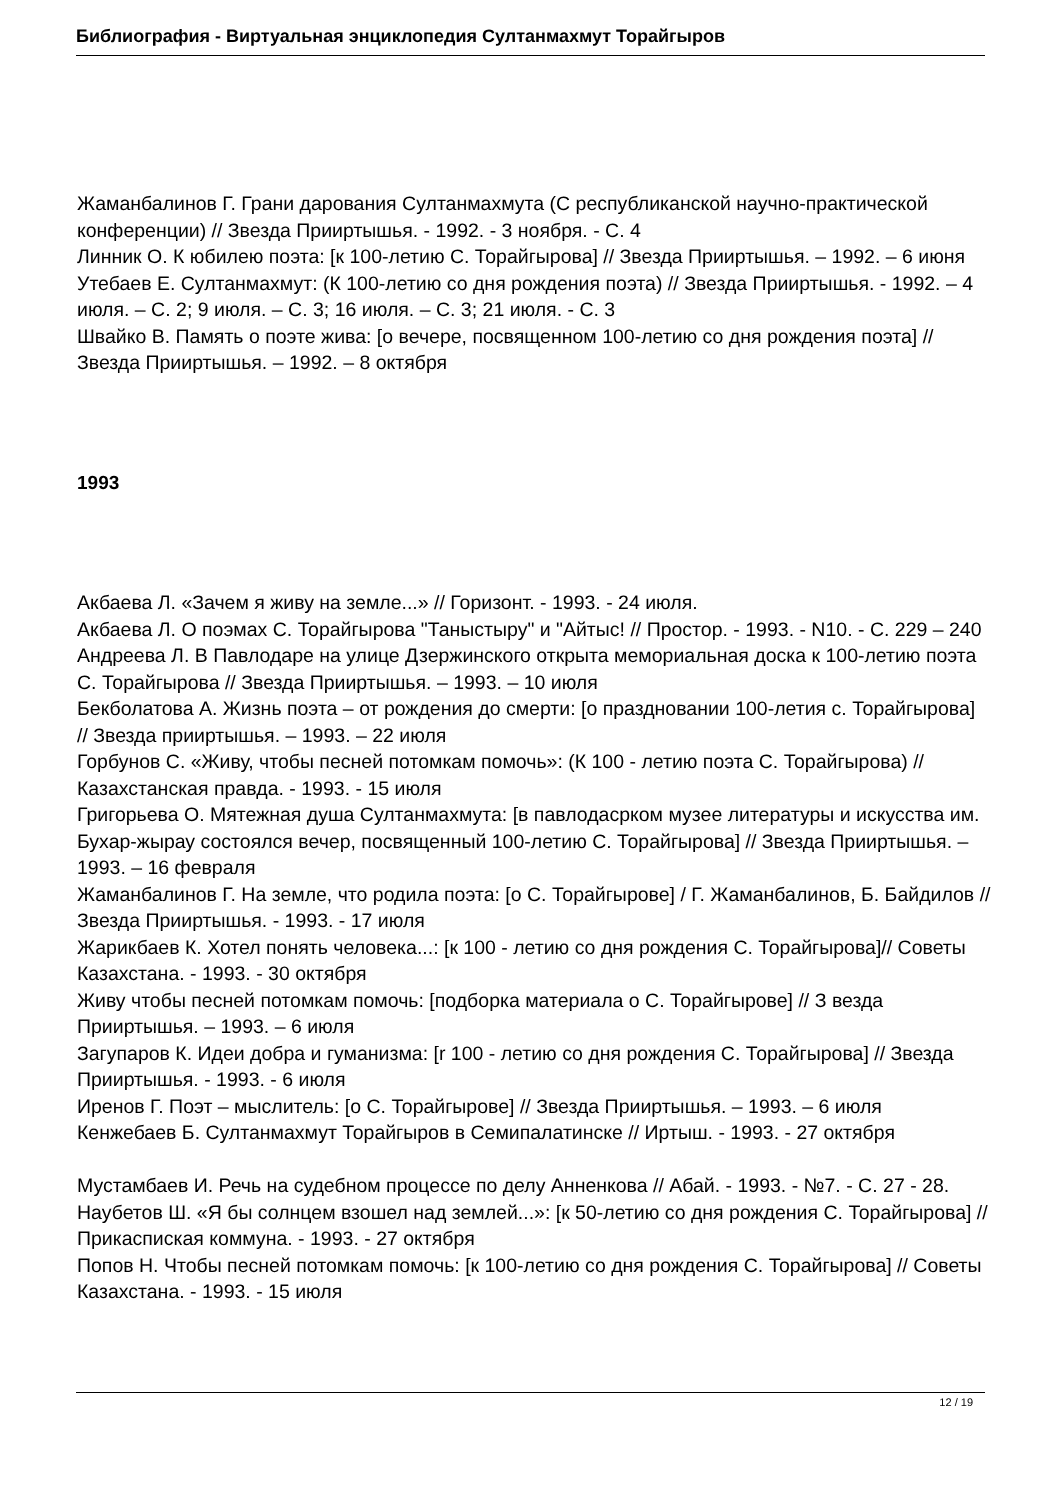Библиография - Виртуальная энциклопедия Султанмахмут Торайгыров
Жаманбалинов Г. Грани дарования Султанмахмута (С республиканской научно-практической конференции) // Звезда Прииртышья. - 1992. - 3 ноября. - С. 4
Линник О. К юбилею поэта: [к 100-летию С. Торайгырова] // Звезда Прииртышья. – 1992. – 6 июня
Утебаев Е. Султанмахмут: (К 100-летию со дня рождения поэта) // Звезда Прииртышья. - 1992. – 4 июля. – С. 2; 9 июля. – С. 3; 16 июля. – С. 3; 21 июля. - С. 3
Швайко В. Память о поэте жива: [о вечере, посвященном 100-летию со дня рождения поэта] // Звезда Прииртышья. – 1992. – 8 октября
1993
Акбаева Л. «Зачем я живу на земле...» // Горизонт. - 1993. - 24 июля.
Акбаева Л. О поэмах С. Торайгырова "Таныстыру" и "Айтыс! // Простор. - 1993. - N10. - С. 229 – 240
Андреева Л. В Павлодаре на улице Дзержинского открыта мемориальная доска к 100-летию поэта С. Торайгырова // Звезда Прииртышья. – 1993. – 10 июля
Бекболатова А. Жизнь поэта – от рождения до смерти: [о праздновании 100-летия с. Торайгырова] // Звезда прииртышья. – 1993. – 22 июля
Горбунов С. «Живу, чтобы песней потомкам помочь»: (К 100 - летию поэта С. Торайгырова) // Казахстанская правда. - 1993. - 15 июля
Григорьева О. Мятежная душа Султанмахмута: [в павлодасрком музее литературы и искусства им. Бухар-жырау состоялся вечер, посвященный 100-летию С. Торайгырова] // Звезда Прииртышья. – 1993. – 16 февраля
Жаманбалинов Г. На земле, что родила поэта: [о С. Торайгырове] / Г. Жаманбалинов, Б. Байдилов // Звезда Прииртышья. - 1993. - 17 июля
Жарикбаев К. Хотел понять человека...: [к 100 - летию со дня рождения С. Торайгырова]// Советы Казахстана. - 1993. - 30 октября
Живу чтобы песней потомкам помочь: [подборка материала о С. Торайгырове] // З везда Прииртышья. – 1993. – 6 июля
Загупаров К. Идеи добра и гуманизма: [r 100 - летию со дня рождения С. Торайгырова] // Звезда Прииртышья. - 1993. - 6 июля
Иренов Г. Поэт – мыслитель: [о С. Торайгырове] // Звезда Прииртышья. – 1993. – 6 июля
Кенжебаев Б. Султанмахмут Торайгыров в Семипалатинске // Иртыш. - 1993. - 27 октября
Мустамбаев И. Речь на судебном процессе по делу Анненкова // Абай. - 1993. - №7. - С. 27 - 28.
Наубетов Ш. «Я бы солнцем взошел над землей...»: [к 50-летию со дня рождения С. Торайгырова] // Прикаспиская коммуна. - 1993. - 27 октября
Попов Н. Чтобы песней потомкам помочь: [к 100-летию со дня рождения С. Торайгырова] // Советы Казахстана. - 1993. - 15 июля
12 / 19